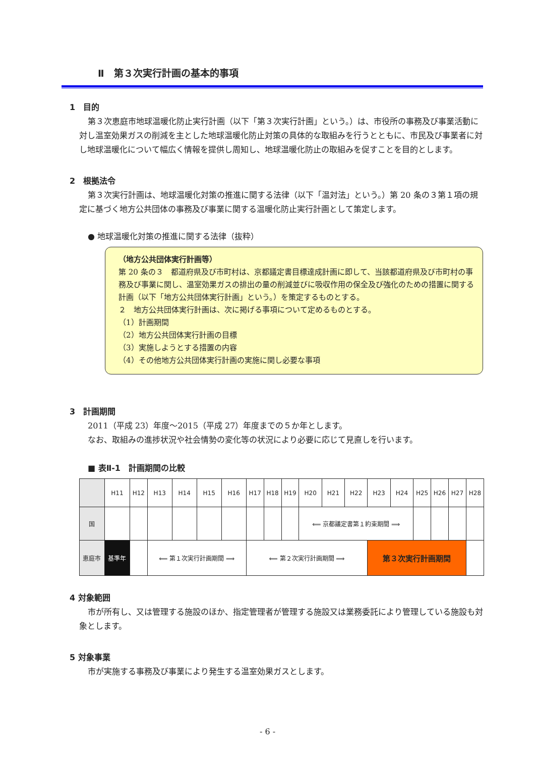Ⅱ　第３次実行計画の基本的事項
1　目的
第３次恵庭市地球温暖化防止実行計画（以下「第３次実行計画」という。）は、市役所の事務及び事業活動に対し温室効果ガスの削減を主とした地球温暖化防止対策の具体的な取組みを行うとともに、市民及び事業者に対し地球温暖化について幅広く情報を提供し周知し、地球温暖化防止の取組みを促すことを目的とします。
2　根拠法令
第３次実行計画は、地球温暖化対策の推進に関する法律（以下「温対法」という。）第 20 条の３第１項の規定に基づく地方公共団体の事務及び事業に関する温暖化防止実行計画として策定します。
● 地球温暖化対策の推進に関する法律（抜粋）
（地方公共団体実行計画等）
第 20 条の３　都道府県及び市町村は、京都議定書目標達成計画に即して、当該都道府県及び市町村の事務及び事業に関し、温室効果ガスの排出の量の削減並びに吸収作用の保全及び強化のための措置に関する計画（以下「地方公共団体実行計画」という。）を策定するものとする。
２　地方公共団体実行計画は、次に掲げる事項について定めるものとする。
（1）計画期間
（2）地方公共団体実行計画の目標
（3）実施しようとする措置の内容
（4）その他地方公共団体実行計画の実施に関し必要な事項
3　計画期間
2011（平成 23）年度～2015（平成 27）年度までの５か年とします。
なお、取組みの進捗状況や社会情勢の変化等の状況により必要に応じて見直しを行います。
■ 表Ⅱ-1　計画期間の比較
| | H11 | H12 | H13 | H14 | H15 | H16 | H17 | H18 | H19 | H20 | H21 | H22 | H23 | H24 | H25 | H26 | H27 | H28 |
| --- | --- | --- | --- | --- | --- | --- | --- | --- | --- | --- | --- | --- | --- | --- | --- | --- | --- | --- |
| 国 | | | | | | | | | | ⟸ 京都議定書第１約束期間 ⟹ | | | | | | | | |
| 恵庭市 | 基準年 | | ⟸ 第１次実行計画期間 ⟹ | | | | ⟸ 第２次実行計画期間 ⟹ | | | | | | 第３次実行計画期間 | | | | | |
4 対象範囲
市が所有し、又は管理する施設のほか、指定管理者が管理する施設又は業務委託により管理している施設も対象とします。
5 対象事業
市が実施する事務及び事業により発生する温室効果ガスとします。
- 6 -